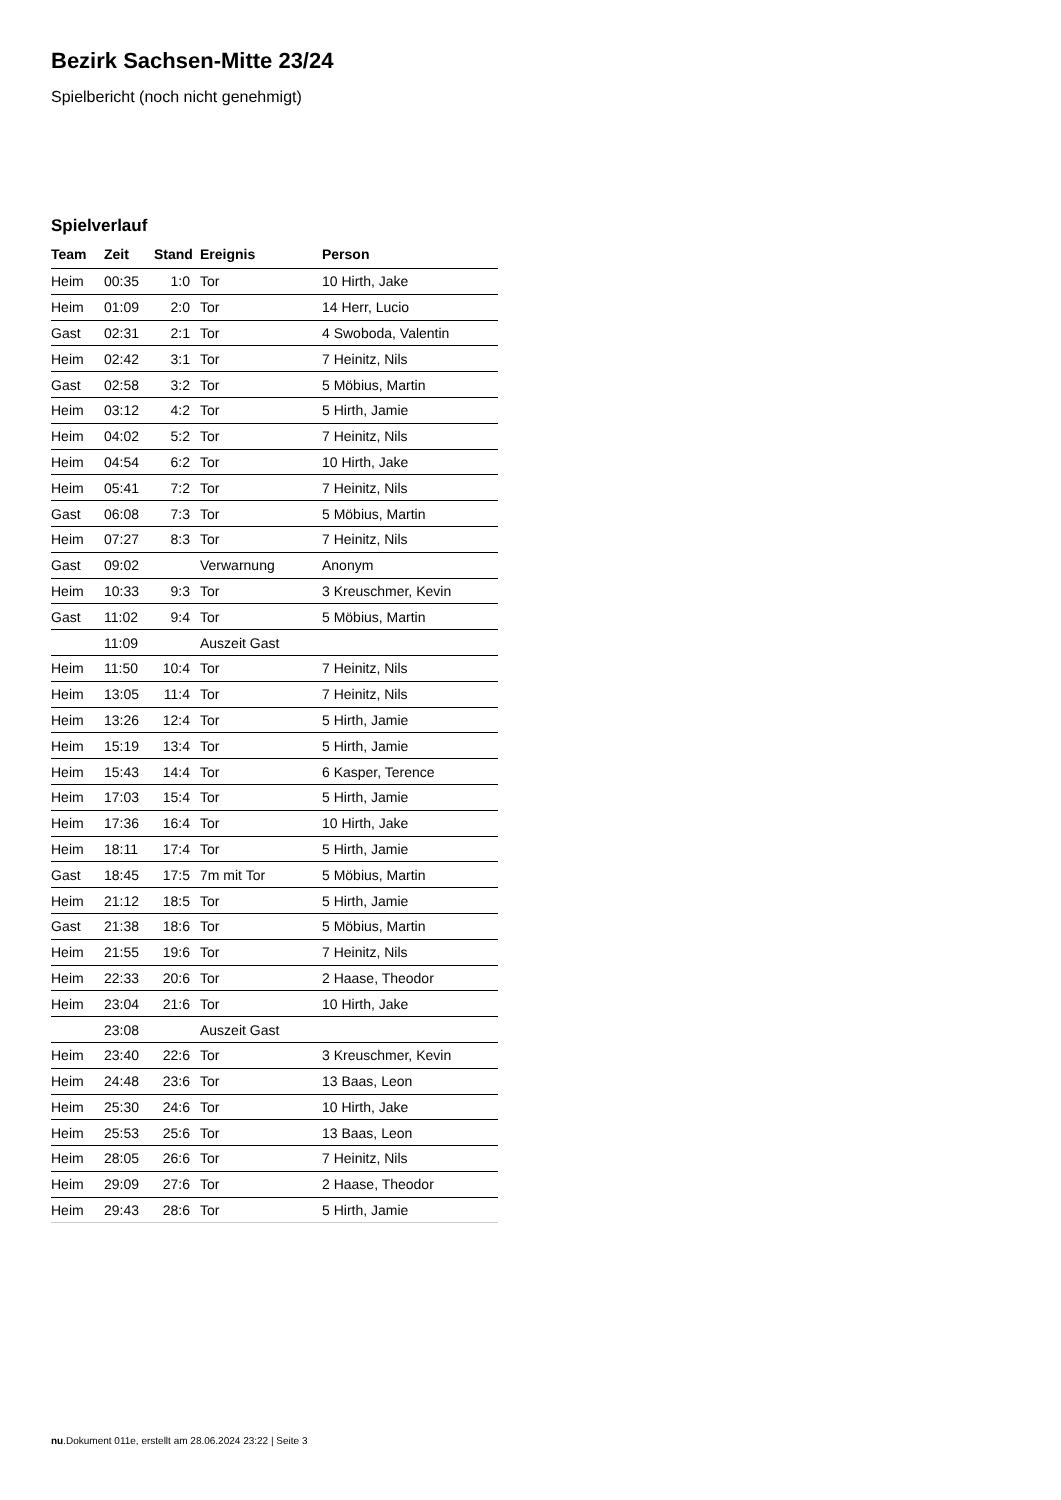Bezirk Sachsen-Mitte 23/24
Spielbericht (noch nicht genehmigt)
Spielverlauf
| Team | Zeit | Stand | Ereignis | Person |
| --- | --- | --- | --- | --- |
| Heim | 00:35 | 1:0 | Tor | 10 Hirth, Jake |
| Heim | 01:09 | 2:0 | Tor | 14 Herr, Lucio |
| Gast | 02:31 | 2:1 | Tor | 4 Swoboda, Valentin |
| Heim | 02:42 | 3:1 | Tor | 7 Heinitz, Nils |
| Gast | 02:58 | 3:2 | Tor | 5 Möbius, Martin |
| Heim | 03:12 | 4:2 | Tor | 5 Hirth, Jamie |
| Heim | 04:02 | 5:2 | Tor | 7 Heinitz, Nils |
| Heim | 04:54 | 6:2 | Tor | 10 Hirth, Jake |
| Heim | 05:41 | 7:2 | Tor | 7 Heinitz, Nils |
| Gast | 06:08 | 7:3 | Tor | 5 Möbius, Martin |
| Heim | 07:27 | 8:3 | Tor | 7 Heinitz, Nils |
| Gast | 09:02 | | Verwarnung | Anonym |
| Heim | 10:33 | 9:3 | Tor | 3 Kreuschmer, Kevin |
| Gast | 11:02 | 9:4 | Tor | 5 Möbius, Martin |
| | 11:09 | | Auszeit Gast | |
| Heim | 11:50 | 10:4 | Tor | 7 Heinitz, Nils |
| Heim | 13:05 | 11:4 | Tor | 7 Heinitz, Nils |
| Heim | 13:26 | 12:4 | Tor | 5 Hirth, Jamie |
| Heim | 15:19 | 13:4 | Tor | 5 Hirth, Jamie |
| Heim | 15:43 | 14:4 | Tor | 6 Kasper, Terence |
| Heim | 17:03 | 15:4 | Tor | 5 Hirth, Jamie |
| Heim | 17:36 | 16:4 | Tor | 10 Hirth, Jake |
| Heim | 18:11 | 17:4 | Tor | 5 Hirth, Jamie |
| Gast | 18:45 | 17:5 | 7m mit Tor | 5 Möbius, Martin |
| Heim | 21:12 | 18:5 | Tor | 5 Hirth, Jamie |
| Gast | 21:38 | 18:6 | Tor | 5 Möbius, Martin |
| Heim | 21:55 | 19:6 | Tor | 7 Heinitz, Nils |
| Heim | 22:33 | 20:6 | Tor | 2 Haase, Theodor |
| Heim | 23:04 | 21:6 | Tor | 10 Hirth, Jake |
| | 23:08 | | Auszeit Gast | |
| Heim | 23:40 | 22:6 | Tor | 3 Kreuschmer, Kevin |
| Heim | 24:48 | 23:6 | Tor | 13 Baas, Leon |
| Heim | 25:30 | 24:6 | Tor | 10 Hirth, Jake |
| Heim | 25:53 | 25:6 | Tor | 13 Baas, Leon |
| Heim | 28:05 | 26:6 | Tor | 7 Heinitz, Nils |
| Heim | 29:09 | 27:6 | Tor | 2 Haase, Theodor |
| Heim | 29:43 | 28:6 | Tor | 5 Hirth, Jamie |
nu.Dokument 011e, erstellt am 28.06.2024 23:22 | Seite 3